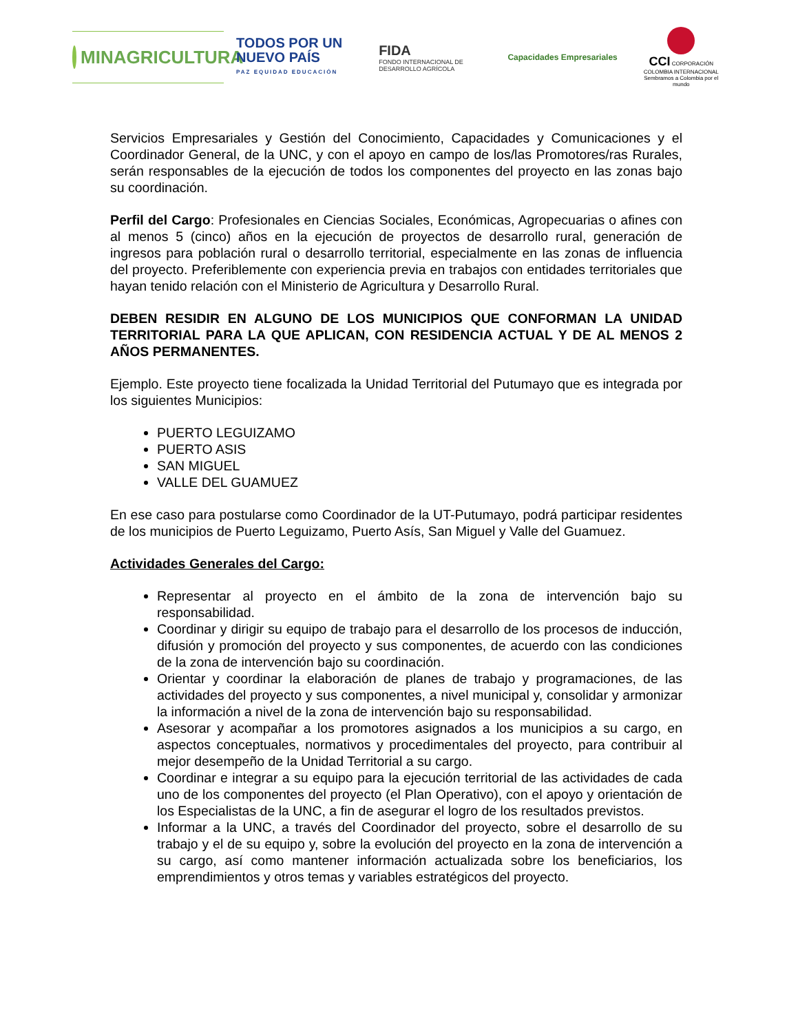MINAGRICULTURA
TODOS POR UN
NUEVO PAÍS
PAZ EQUIDAD EDUCACIÓN
FIDA
FONDO INTERNACIONAL DE DESARROLLO AGRÍCOLA
Capacidades Empresariales
CCI CORPORACIÓN COLOMBIA INTERNACIONAL
Sembramos a Colombia por el mundo
Servicios Empresariales y Gestión del Conocimiento, Capacidades y Comunicaciones y el Coordinador General, de la UNC, y con el apoyo en campo de los/las Promotores/ras Rurales, serán responsables de la ejecución de todos los componentes del proyecto en las zonas bajo su coordinación.
Perfil del Cargo: Profesionales en Ciencias Sociales, Económicas, Agropecuarias o afines con al menos 5 (cinco) años en la ejecución de proyectos de desarrollo rural, generación de ingresos para población rural o desarrollo territorial, especialmente en las zonas de influencia del proyecto. Preferiblemente con experiencia previa en trabajos con entidades territoriales que hayan tenido relación con el Ministerio de Agricultura y Desarrollo Rural.
DEBEN RESIDIR EN ALGUNO DE LOS MUNICIPIOS QUE CONFORMAN LA UNIDAD TERRITORIAL PARA LA QUE APLICAN, CON RESIDENCIA ACTUAL Y DE AL MENOS 2 AÑOS PERMANENTES.
Ejemplo. Este proyecto tiene focalizada la Unidad Territorial del Putumayo que es integrada por los siguientes Municipios:
PUERTO LEGUIZAMO
PUERTO ASIS
SAN MIGUEL
VALLE DEL GUAMUEZ
En ese caso para postularse como Coordinador de la UT-Putumayo, podrá participar residentes de los municipios de Puerto Leguizamo, Puerto Asís, San Miguel y Valle del Guamuez.
Actividades Generales del Cargo:
Representar al proyecto en el ámbito de la zona de intervención bajo su responsabilidad.
Coordinar y dirigir su equipo de trabajo para el desarrollo de los procesos de inducción, difusión y promoción del proyecto y sus componentes, de acuerdo con las condiciones de la zona de intervención bajo su coordinación.
Orientar y coordinar la elaboración de planes de trabajo y programaciones, de las actividades del proyecto y sus componentes, a nivel municipal y, consolidar y armonizar la información a nivel de la zona de intervención bajo su responsabilidad.
Asesorar y acompañar a los promotores asignados a los municipios a su cargo, en aspectos conceptuales, normativos y procedimentales del proyecto, para contribuir al mejor desempeño de la Unidad Territorial a su cargo.
Coordinar e integrar a su equipo para la ejecución territorial de las actividades de cada uno de los componentes del proyecto (el Plan Operativo), con el apoyo y orientación de los Especialistas de la UNC, a fin de asegurar el logro de los resultados previstos.
Informar a la UNC, a través del Coordinador del proyecto, sobre el desarrollo de su trabajo y el de su equipo y, sobre la evolución del proyecto en la zona de intervención a su cargo, así como mantener información actualizada sobre los beneficiarios, los emprendimientos y otros temas y variables estratégicos del proyecto.